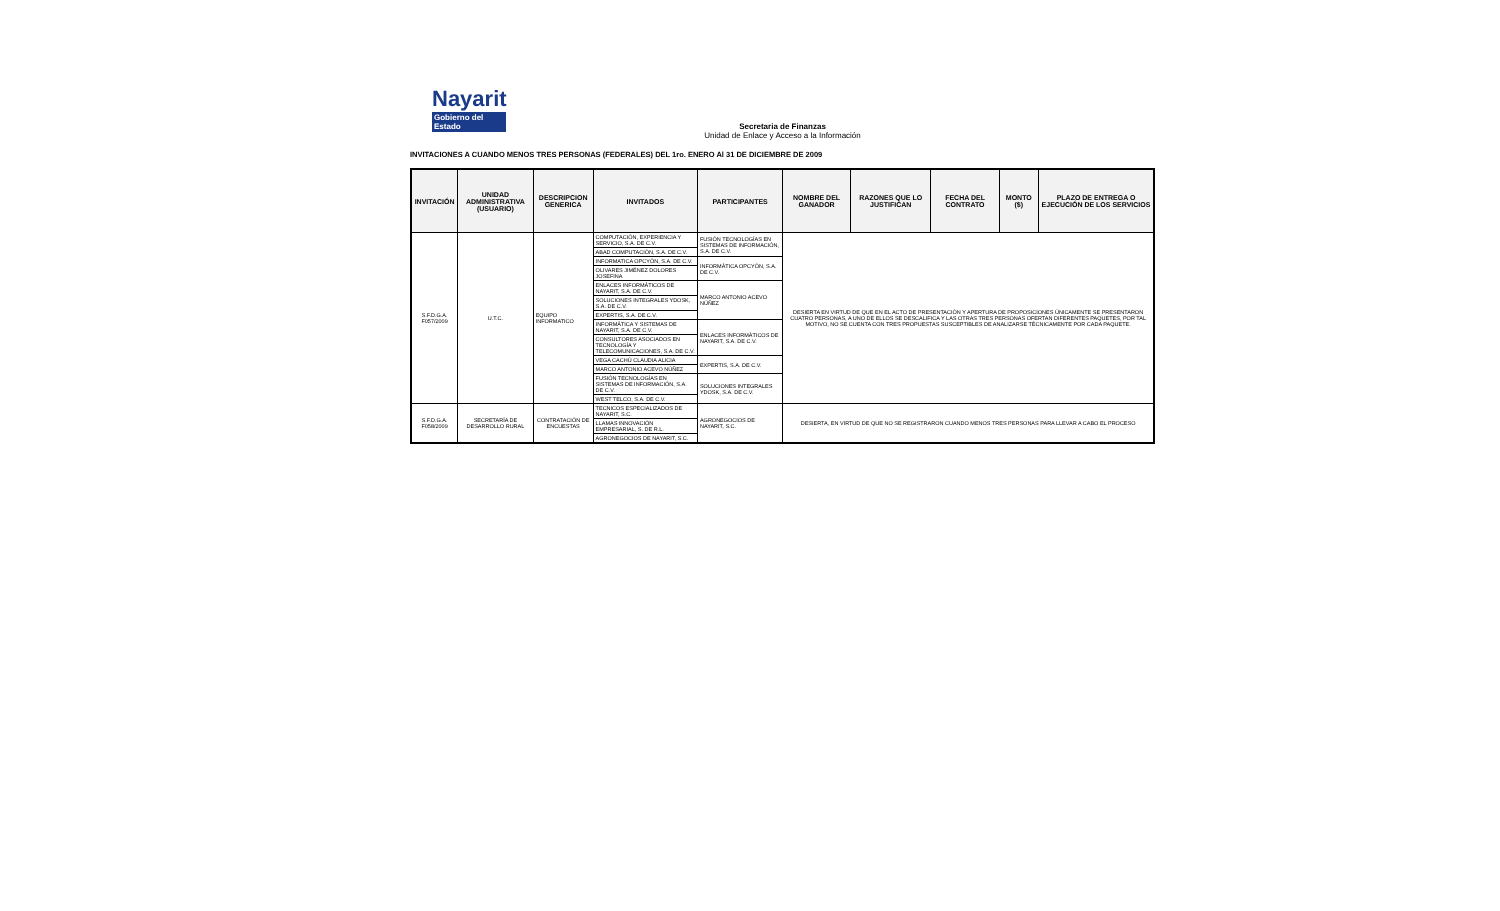Nayarit
Gobierno del Estado
Secretaria de Finanzas
Unidad de Enlace y Acceso a la Información
INVITACIONES A CUANDO MENOS TRES PERSONAS (FEDERALES) DEL 1ro. ENERO Al 31 DE DICIEMBRE DE 2009
| INVITACIÓN | UNIDAD ADMINISTRATIVA (USUARIO) | DESCRIPCION GENERICA | INVITADOS | PARTICIPANTES | NOMBRE DEL GANADOR | RAZONES QUE LO JUSTIFICAN | FECHA DEL CONTRATO | MONTO ($) | PLAZO DE ENTREGA O EJECUCIÓN DE LOS SERVICIOS |
| --- | --- | --- | --- | --- | --- | --- | --- | --- | --- |
| S.F.D.G.A. F057/2009 | U.T.C. | EQUIPO INFORMATICO | COMPUTACIÓN, EXPERIENCIA Y SERVICIO, S.A. DE C.V. | FUSIÓN TECNOLOGÍAS EN SISTEMAS DE INFORMACIÓN, S.A. DE C.V. | DESIERTA EN VIRTUD DE QUE EN EL ACTO DE PRESENTACIÓN Y APERTURA DE PROPOSICIONES ÚNICAMENTE SE PRESENTARON CUATRO PERSONAS, A UNO DE ELLOS SE DESCALIFICA Y LAS OTRAS TRES PERSONAS OFERTAN DIFERENTES PAQUETES, POR TAL MOTIVO, NO SE CUENTA CON TRES PROPUESTAS SUSCEPTIBLES DE ANALIZARSE TÉCNICAMENTE POR CADA PAQUETE. | | | | |
| | | | ABAD COMPUTACIÓN, S.A. DE C.V. | | | | | | |
| | | | INFORMATICA OPCYÓN, S.A. DE C.V. | INFORMÁTICA OPCYÓN, S.A. DE C.V. | | | | | |
| | | | OLIVARES JIMÉNEZ DOLORES JOSEFINA | | | | | | |
| | | | ENLACES INFORMÁTICOS DE NAYARIT, S.A. DE C.V. | MARCO ANTONIO ACEVO NÚÑEZ | | | | | |
| | | | SOLUCIONES INTEGRALES YDOSK, S.A. DE C.V. | | | | | | |
| | | | EXPERTIS, S.A. DE C.V. | | | | | | |
| | | | INFORMÁTICA Y SISTEMAS DE NAYARIT, S.A. DE C.V. | ENLACES INFORMÁTICOS DE NAYARIT, S.A. DE C.V. | | | | | |
| | | | CONSULTORES ASOCIADOS EN TECNOLOGÍA Y TELECOMUNICACIONES, S.A. DE C.V. | | | | | | |
| | | | VEGA CACHÚ CLAUDIA ALICIA | EXPERTIS, S.A. DE C.V. | | | | | |
| | | | MARCO ANTONIO ACEVO NÚÑEZ | | | | | | |
| | | | FUSIÓN TECNOLOGÍAS EN SISTEMAS DE INFORMACIÓN, S.A. DE C.V. | SOLUCIONES INTEGRALES YDOSK, S.A. DE C.V. | | | | | |
| | | | WEST TELCO, S.A. DE C.V. | | | | | | |
| S.F.D.G.A. F058/2009 | SECRETARÍA DE DESARROLLO RURAL | CONTRATACIÓN DE ENCUESTAS | TECNICOS ESPECIALIZADOS DE NAYARIT, S.C. | AGRONEGOCIOS DE NAYARIT, S.C. | DESIERTA, EN VIRTUD DE QUE NO SE REGISTRARON CUANDO MENOS TRES PERSONAS PARA LLEVAR A CABO EL PROCESO | | | | |
| | | | LLAMAS INNOVACIÓN EMPRESARIAL, S. DE R.L. | | | | | | |
| | | | AGRONEGOCIOS DE NAYARIT, S.C. | | | | | | |